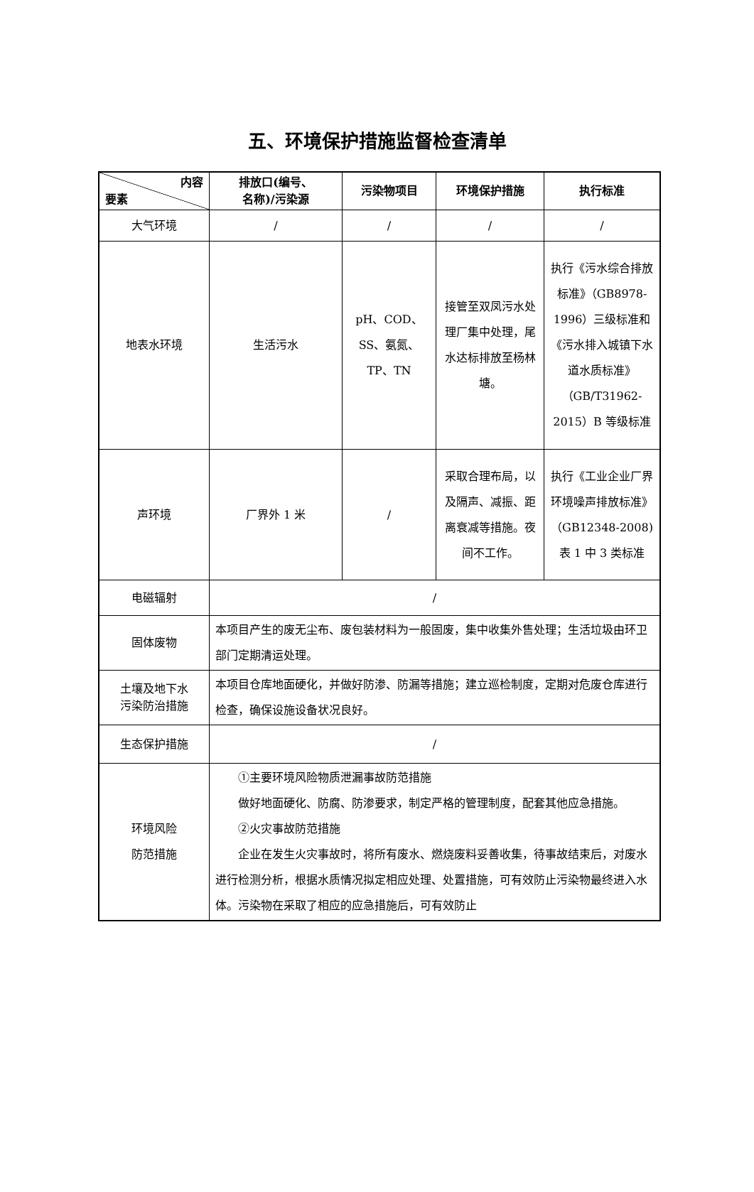五、环境保护措施监督检查清单
| 内容 要素 | 排放口(编号、 名称)/污染源 | 污染物项目 | 环境保护措施 | 执行标准 |
| --- | --- | --- | --- | --- |
| 大气环境 | / | / | / | / |
| 地表水环境 | 生活污水 | pH、COD、SS、氨氮、TP、TN | 接管至双凤污水处理厂集中处理，尾水达标排放至杨林塘。 | 执行《污水综合排放标准》（GB8978-1996）三级标准和《污水排入城镇下水道水质标准》（GB/T31962-2015）B 等级标准 |
| 声环境 | 厂界外 1 米 | / | 采取合理布局，以及隔声、减振、距离衰减等措施。夜间不工作。 | 执行《工业企业厂界环境噪声排放标准》（GB12348-2008)表 1 中 3 类标准 |
| 电磁辐射 | / | | | |
| 固体废物 | 本项目产生的废无尘布、废包装材料为一般固废，集中收集外售处理；生活垃圾由环卫部门定期清运处理。 | | | |
| 土壤及地下水 污染防治措施 | 本项目仓库地面硬化，并做好防渗、防漏等措施；建立巡检制度，定期对危废仓库进行检查，确保设施设备状况良好。 | | | |
| 生态保护措施 | / | | | |
| 环境风险 防范措施 | ①主要环境风险物质泄漏事故防范措施 做好地面硬化、防腐、防渗要求，制定严格的管理制度，配套其他应急措施。 ②火灾事故防范措施 企业在发生火灾事故时，将所有废水、燃烧废料妥善收集，待事故结束后，对废水进行检测分析，根据水质情况拟定相应处理、处置措施，可有效防止污染物最终进入水体。污染物在采取了相应的应急措施后，可有效防止 | | | |